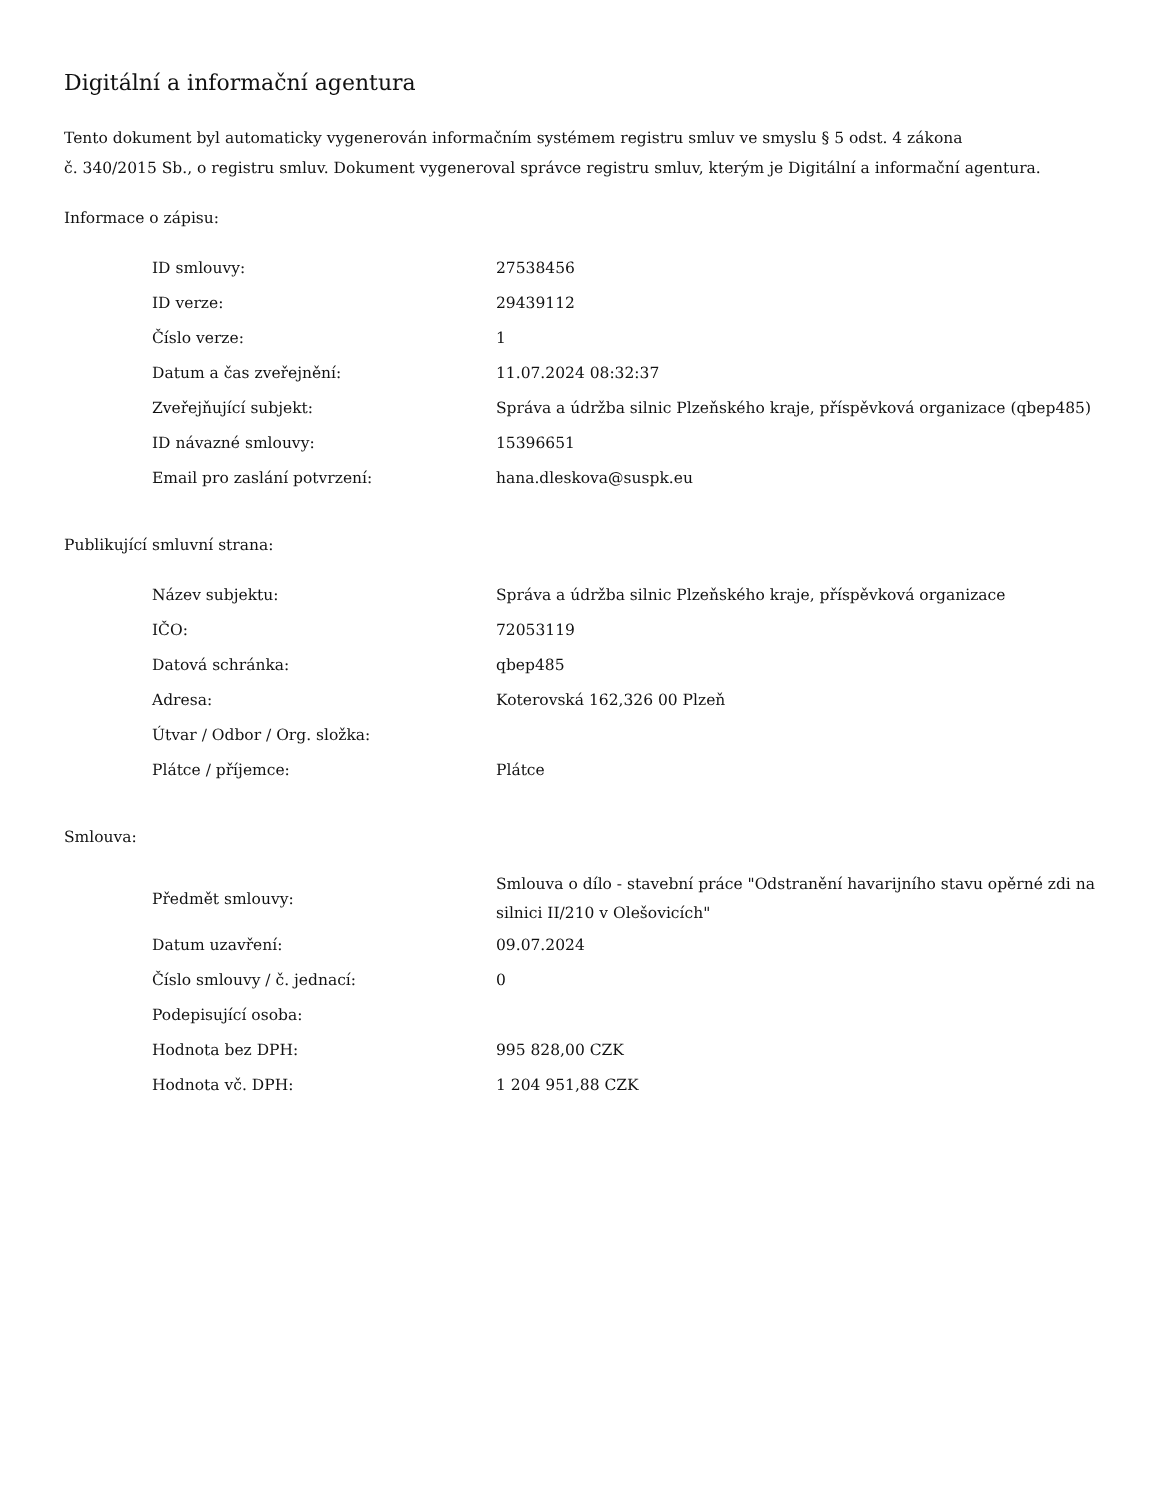Digitální a informační agentura
Tento dokument byl automaticky vygenerován informačním systémem registru smluv ve smyslu § 5 odst. 4 zákona
č. 340/2015 Sb., o registru smluv. Dokument vygeneroval správce registru smluv, kterým je Digitální a informační agentura.
Informace o zápisu:
| ID smlouvy: | 27538456 |
| ID verze: | 29439112 |
| Číslo verze: | 1 |
| Datum a čas zveřejnění: | 11.07.2024 08:32:37 |
| Zveřejňující subjekt: | Správa a údržba silnic Plzeňského kraje, příspěvková organizace (qbep485) |
| ID návazné smlouvy: | 15396651 |
| Email pro zaslání potvrzení: | hana.dleskova@suspk.eu |
Publikující smluvní strana:
| Název subjektu: | Správa a údržba silnic Plzeňského kraje, příspěvková organizace |
| IČO: | 72053119 |
| Datová schránka: | qbep485 |
| Adresa: | Koterovská 162,326 00 Plzeň |
| Útvar / Odbor / Org. složka: | |
| Plátce / příjemce: | Plátce |
Smlouva:
| Předmět smlouvy: | Smlouva o dílo - stavební práce "Odstranění havarijního stavu opěrné zdi na silnici II/210 v Olešovicích" |
| Datum uzavření: | 09.07.2024 |
| Číslo smlouvy / č. jednací: | 0 |
| Podepisující osoba: | |
| Hodnota bez DPH: | 995 828,00 CZK |
| Hodnota vč. DPH: | 1 204 951,88 CZK |